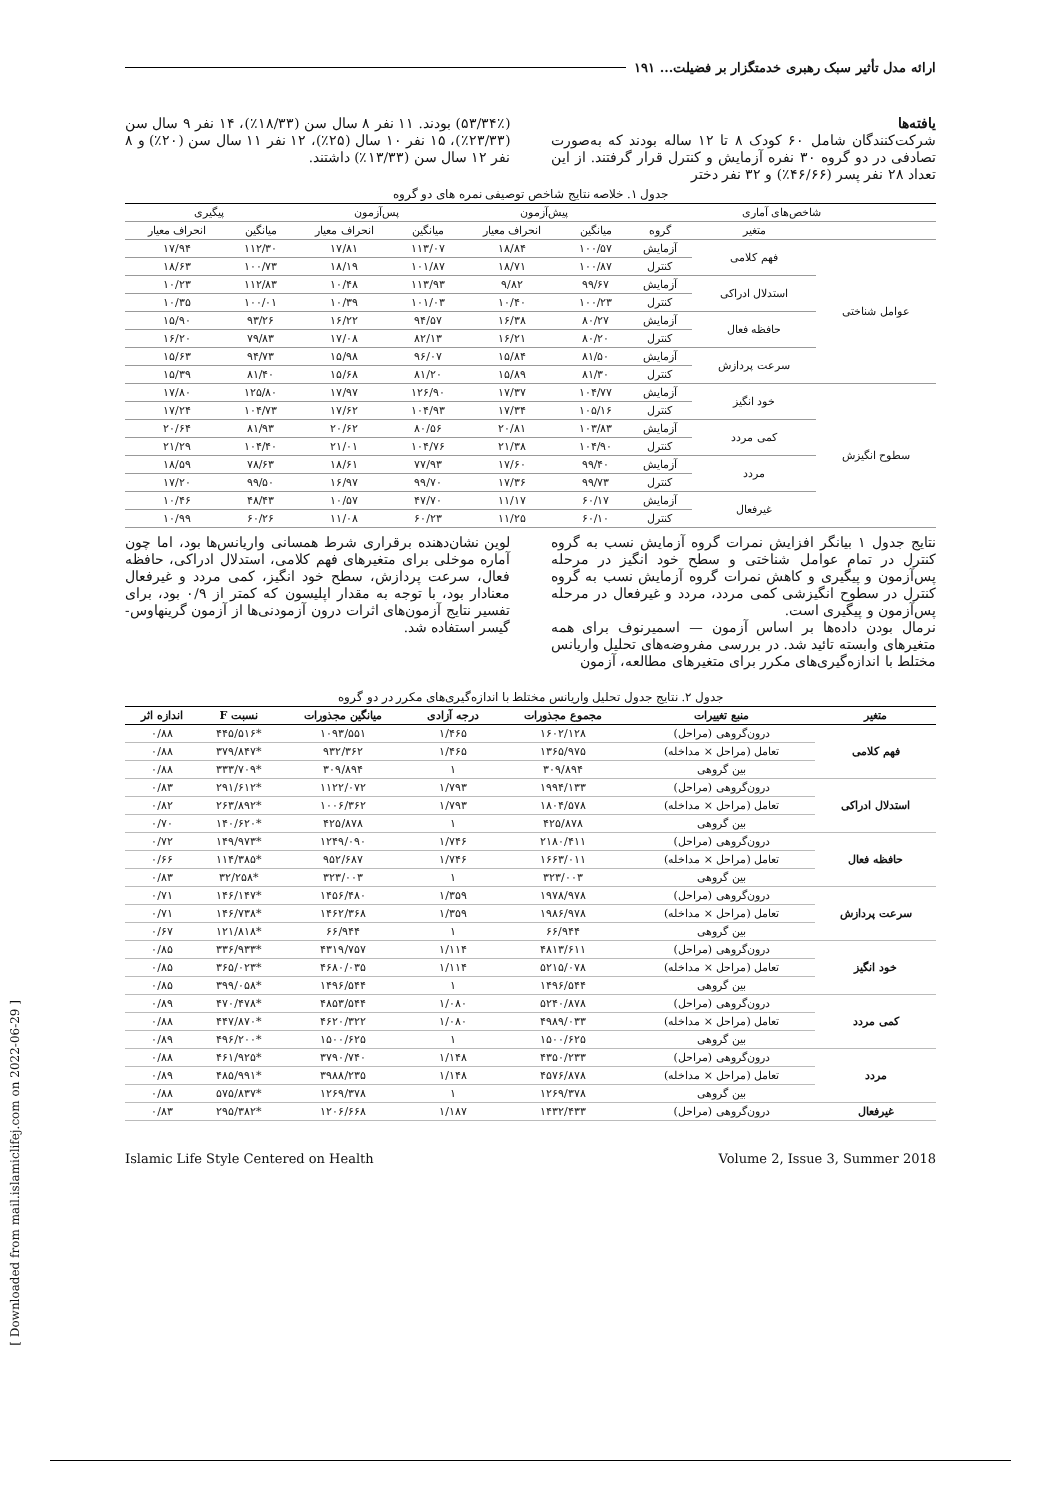ارائه مدل تأثیر سبک رهبری خدمتگزار بر فضیلت... ۱۹۱
یافته‌ها
شرکت‌کنندگان شامل ۶۰ کودک ۸ تا ۱۲ ساله بودند که به‌صورت تصادفی در دو گروه ۳۰ نفره آزمایش و کنترل قرار گرفتند. از این تعداد ۲۸ نفر پسر (۴۶/۶۶٪) و ۳۲ نفر دختر
(۵۳/۳۴٪) بودند. ۱۱ نفر ۸ سال سن (۱۸/۳۳٪)، ۱۴ نفر ۹ سال سن (۲۳/۳۳٪)، ۱۵ نفر ۱۰ سال (۲۵٪)، ۱۲ نفر ۱۱ سال سن (۲۰٪) و ۸ نفر ۱۲ سال سن (۱۳/۳۳٪) داشتند.
جدول ۱. خلاصه نتایج شاخص توصیفی نمره های دو گروه
| شاخص‌های آماری | | | پیش‌آزمون | | پس‌آزمون | | پیگیری | |
| --- | --- | --- | --- | --- | --- | --- | --- | --- |
| | متغیر | گروه | میانگین | انحراف معیار | میانگین | انحراف معیار | میانگین | انحراف معیار |
| عوامل شناختی | فهم کلامی | آزمایش | ۱۰۰/۵۷ | ۱۸/۸۴ | ۱۱۳/۰۷ | ۱۷/۸۱ | ۱۱۲/۳۰ | ۱۷/۹۴ |
| | | کنترل | ۱۰۰/۸۷ | ۱۸/۷۱ | ۱۰۱/۸۷ | ۱۸/۱۹ | ۱۰۰/۷۳ | ۱۸/۶۳ |
| | استدلال ادراکی | آزمایش | ۹۹/۶۷ | ۹/۸۲ | ۱۱۳/۹۳ | ۱۰/۴۸ | ۱۱۲/۸۳ | ۱۰/۲۳ |
| | | کنترل | ۱۰۰/۲۳ | ۱۰/۴۰ | ۱۰۱/۰۳ | ۱۰/۳۹ | ۱۰۰/۰۱ | ۱۰/۳۵ |
| | حافظه فعال | آزمایش | ۸۰/۲۷ | ۱۶/۳۸ | ۹۴/۵۷ | ۱۶/۲۲ | ۹۳/۲۶ | ۱۵/۹۰ |
| | | کنترل | ۸۰/۲۰ | ۱۶/۲۱ | ۸۲/۱۳ | ۱۷/۰۸ | ۷۹/۸۳ | ۱۶/۲۰ |
| | سرعت پردازش | آزمایش | ۸۱/۵۰ | ۱۵/۸۴ | ۹۶/۰۷ | ۱۵/۹۸ | ۹۴/۷۳ | ۱۵/۶۳ |
| | | کنترل | ۸۱/۳۰ | ۱۵/۸۹ | ۸۱/۲۰ | ۱۵/۶۸ | ۸۱/۴۰ | ۱۵/۳۹ |
| سطوح انگیزش | خود انگیز | آزمایش | ۱۰۴/۷۷ | ۱۷/۳۷ | ۱۲۶/۹۰ | ۱۷/۹۷ | ۱۲۵/۸۰ | ۱۷/۸۰ |
| | | کنترل | ۱۰۵/۱۶ | ۱۷/۳۴ | ۱۰۴/۹۳ | ۱۷/۶۲ | ۱۰۴/۷۳ | ۱۷/۲۴ |
| | کمی مردد | آزمایش | ۱۰۳/۸۳ | ۲۰/۸۱ | ۸۰/۵۶ | ۲۰/۶۲ | ۸۱/۹۳ | ۲۰/۶۴ |
| | | کنترل | ۱۰۴/۹۰ | ۲۱/۳۸ | ۱۰۴/۷۶ | ۲۱/۰۱ | ۱۰۴/۴۰ | ۲۱/۲۹ |
| | مردد | آزمایش | ۹۹/۴۰ | ۱۷/۶۰ | ۷۷/۹۳ | ۱۸/۶۱ | ۷۸/۶۳ | ۱۸/۵۹ |
| | | کنترل | ۹۹/۷۳ | ۱۷/۳۶ | ۹۹/۷۰ | ۱۶/۹۷ | ۹۹/۵۰ | ۱۷/۲۰ |
| | غیرفعال | آزمایش | ۶۰/۱۷ | ۱۱/۱۷ | ۴۷/۷۰ | ۱۰/۵۷ | ۴۸/۴۳ | ۱۰/۴۶ |
| | | کنترل | ۶۰/۱۰ | ۱۱/۲۵ | ۶۰/۲۳ | ۱۱/۰۸ | ۶۰/۲۶ | ۱۰/۹۹ |
نتایج جدول ۱ بیانگر افزایش نمرات گروه آزمایش نسب به گروه کنترل در تمام عوامل شناختی و سطح خود انگیز در مرحله پس‌آزمون و پیگیری و کاهش نمرات گروه آزمایش نسب به گروه کنترل در سطوح انگیزشی کمی مردد، مردد و غیرفعال در مرحله پس‌آزمون و پیگیری است.
نرمال بودن داده‌ها بر اساس آزمون — اسمیرنوف برای همه متغیرهای وابسته تائید شد. در بررسی مفروضه‌های تحلیل واریانس مختلط با اندازه‌گیری‌های مکرر برای متغیرهای مطالعه، آزمون
لوین نشان‌دهنده برقراری شرط همسانی واریانس‌ها بود، اما چون آماره موخلی برای متغیرهای فهم کلامی، استدلال ادراکی، حافظه فعال، سرعت پردازش، سطح خود انگیز، کمی مردد و غیرفعال معنادار بود، با توجه به مقدار اپلیسون که کمتر از ۰/۹ بود، برای تفسیر نتایج آزمون‌های اثرات درون آزمودنی‌ها از آزمون گرینهاوس-گیسر استفاده شد.
جدول ۲. نتایج جدول تحلیل واریانس مختلط با اندازه‌گیری‌های مکرر در دو گروه
| متغیر | منبع تغییرات | مجموع مجذورات | درجه آزادی | میانگین مجذورات | نسبت F | اندازه اثر |
| --- | --- | --- | --- | --- | --- | --- |
| فهم کلامی | درون‌گروهی (مراحل) | ۱۶۰۲/۱۲۸ | ۱/۴۶۵ | ۱۰۹۳/۵۵۱ | *۴۴۵/۵۱۶ | ۰/۸۸ |
| | تعامل (مراحل × مداخله) | ۱۳۶۵/۹۷۵ | ۱/۴۶۵ | ۹۳۲/۳۶۲ | *۳۷۹/۸۴۷ | ۰/۸۸ |
| | بین گروهی | ۳۰۹/۸۹۴ | ۱ | ۳۰۹/۸۹۴ | *۳۳۳/۷۰۹ | ۰/۸۸ |
| استدلال ادراکی | درون‌گروهی (مراحل) | ۱۹۹۴/۱۳۳ | ۱/۷۹۳ | ۱۱۲۲/۰۷۲ | *۲۹۱/۶۱۲ | ۰/۸۳ |
| | تعامل (مراحل × مداخله) | ۱۸۰۴/۵۷۸ | ۱/۷۹۳ | ۱۰۰۶/۳۶۲ | *۲۶۳/۸۹۲ | ۰/۸۲ |
| | بین گروهی | ۴۲۵/۸۷۸ | ۱ | ۴۲۵/۸۷۸ | *۱۴۰/۶۲۰ | ۰/۷۰ |
| حافظه فعال | درون‌گروهی (مراحل) | ۲۱۸۰/۴۱۱ | ۱/۷۴۶ | ۱۲۴۹/۰۹۰ | *۱۴۹/۹۷۳ | ۰/۷۲ |
| | تعامل (مراحل × مداخله) | ۱۶۶۳/۰۱۱ | ۱/۷۴۶ | ۹۵۲/۶۸۷ | *۱۱۴/۳۸۵ | ۰/۶۶ |
| | بین گروهی | ۳۲۳/۰۰۳ | ۱ | ۳۲۳/۰۰۳ | *۳۲/۲۵۸ | ۰/۸۳ |
| سرعت پردازش | درون‌گروهی (مراحل) | ۱۹۷۸/۹۷۸ | ۱/۳۵۹ | ۱۴۵۶/۴۸۰ | *۱۴۶/۱۴۷ | ۰/۷۱ |
| | تعامل (مراحل × مداخله) | ۱۹۸۶/۹۷۸ | ۱/۳۵۹ | ۱۴۶۲/۳۶۸ | *۱۴۶/۷۳۸ | ۰/۷۱ |
| | بین گروهی | ۶۶/۹۴۴ | ۱ | ۶۶/۹۴۴ | *۱۲۱/۸۱۸ | ۰/۶۷ |
| خود انگیز | درون‌گروهی (مراحل) | ۴۸۱۳/۶۱۱ | ۱/۱۱۴ | ۴۳۱۹/۷۵۷ | *۳۳۶/۹۳۳ | ۰/۸۵ |
| | تعامل (مراحل × مداخله) | ۵۲۱۵/۰۷۸ | ۱/۱۱۴ | ۴۶۸۰/۰۳۵ | *۳۶۵/۰۲۳ | ۰/۸۵ |
| | بین گروهی | ۱۴۹۶/۵۴۴ | ۱ | ۱۴۹۶/۵۴۴ | *۳۹۹/۰۵۸ | ۰/۸۵ |
| کمی مردد | درون‌گروهی (مراحل) | ۵۲۴۰/۸۷۸ | ۱/۰۸۰ | ۴۸۵۳/۵۴۴ | *۴۷۰/۴۷۸ | ۰/۸۹ |
| | تعامل (مراحل × مداخله) | ۴۹۸۹/۰۳۳ | ۱/۰۸۰ | ۴۶۲۰/۳۲۲ | *۴۴۷/۸۷۰ | ۰/۸۸ |
| | بین گروهی | ۱۵۰۰/۶۲۵ | ۱ | ۱۵۰۰/۶۲۵ | *۴۹۶/۲۰۰ | ۰/۸۹ |
| مردد | درون‌گروهی (مراحل) | ۴۳۵۰/۲۳۳ | ۱/۱۴۸ | ۳۷۹۰/۷۴۰ | *۴۶۱/۹۲۵ | ۰/۸۸ |
| | تعامل (مراحل × مداخله) | ۴۵۷۶/۸۷۸ | ۱/۱۴۸ | ۳۹۸۸/۲۳۵ | *۴۸۵/۹۹۱ | ۰/۸۹ |
| | بین گروهی | ۱۲۶۹/۳۷۸ | ۱ | ۱۲۶۹/۳۷۸ | *۵۷۵/۸۳۷ | ۰/۸۸ |
| غیرفعال | درون‌گروهی (مراحل) | ۱۴۳۲/۴۳۳ | ۱/۱۸۷ | ۱۲۰۶/۶۶۸ | *۲۹۵/۳۸۲ | ۰/۸۳ |
Islamic Life Style Centered on Health Volume 2, Issue 3, Summer 2018
[ Downloaded from mail.islamiclifej.com on 2022-06-29 ]